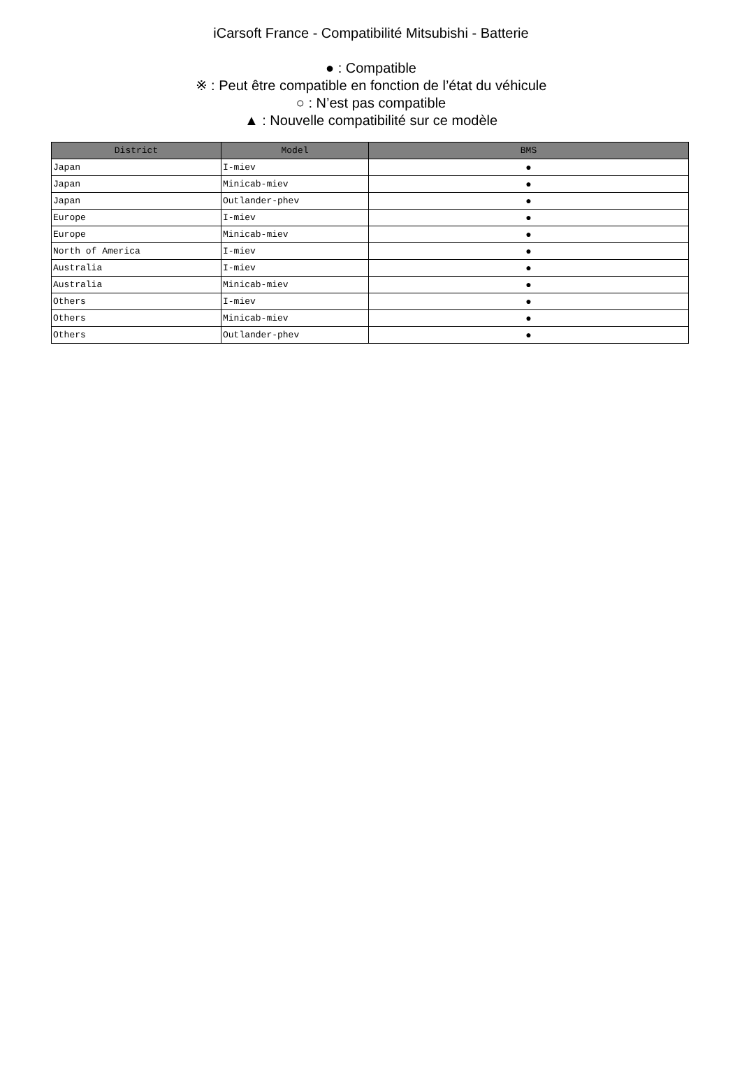iCarsoft France - Compatibilité Mitsubishi - Batterie
● : Compatible
※ : Peut être compatible en fonction de l’état du véhicule
○ : N’est pas compatible
▲ : Nouvelle compatibilité sur ce modèle
| District | Model | BMS |
| --- | --- | --- |
| Japan | I-miev | ● |
| Japan | Minicab-miev | ● |
| Japan | Outlander-phev | ● |
| Europe | I-miev | ● |
| Europe | Minicab-miev | ● |
| North of America | I-miev | ● |
| Australia | I-miev | ● |
| Australia | Minicab-miev | ● |
| Others | I-miev | ● |
| Others | Minicab-miev | ● |
| Others | Outlander-phev | ● |